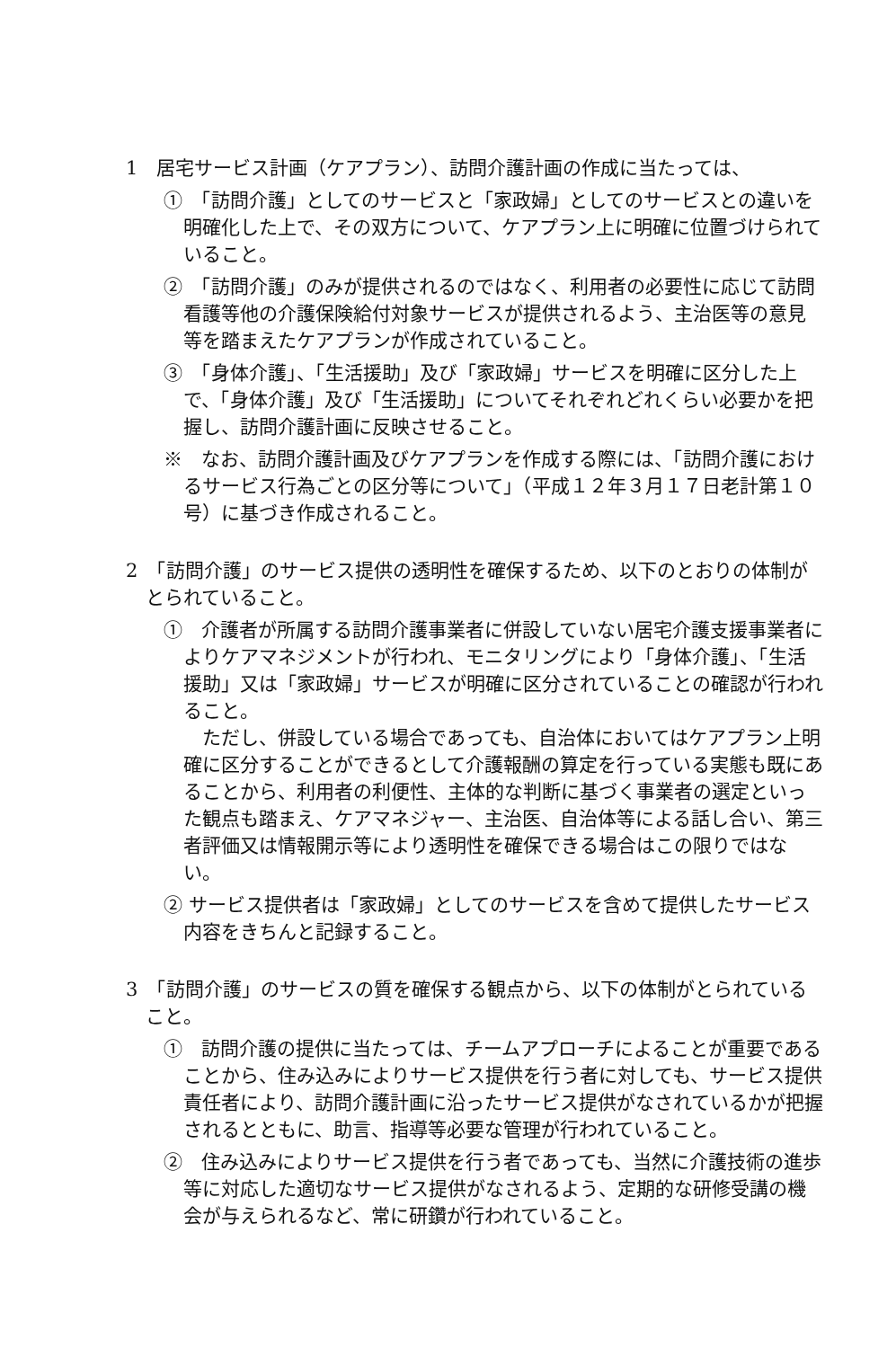1　居宅サービス計画（ケアプラン）、訪問介護計画の作成に当たっては、
①　「訪問介護」としてのサービスと「家政婦」としてのサービスとの違いを明確化した上で、その双方について、ケアプラン上に明確に位置づけられていること。
②　「訪問介護」のみが提供されるのではなく、利用者の必要性に応じて訪問看護等他の介護保険給付対象サービスが提供されるよう、主治医等の意見等を踏まえたケアプランが作成されていること。
③　「身体介護」、「生活援助」及び「家政婦」サービスを明確に区分した上で、「身体介護」及び「生活援助」についてそれぞれどれくらい必要かを把握し、訪問介護計画に反映させること。
※　なお、訪問介護計画及びケアプランを作成する際には、「訪問介護におけるサービス行為ごとの区分等について」（平成１２年３月１７日老計第１０号）に基づき作成されること。
2　「訪問介護」のサービス提供の透明性を確保するため、以下のとおりの体制がとられていること。
①　介護者が所属する訪問介護事業者に併設していない居宅介護支援事業者によりケアマネジメントが行われ、モニタリングにより「身体介護」、「生活援助」又は「家政婦」サービスが明確に区分されていることの確認が行われること。
ただし、併設している場合であっても、自治体においてはケアプラン上明確に区分することができるとして介護報酬の算定を行っている実態も既にあることから、利用者の利便性、主体的な判断に基づく事業者の選定といった観点も踏まえ、ケアマネジャー、主治医、自治体等による話し合い、第三者評価又は情報開示等により透明性を確保できる場合はこの限りではない。
② サービス提供者は「家政婦」としてのサービスを含めて提供したサービス内容をきちんと記録すること。
3　「訪問介護」のサービスの質を確保する観点から、以下の体制がとられていること。
①　訪問介護の提供に当たっては、チームアプローチによることが重要であることから、住み込みによりサービス提供を行う者に対しても、サービス提供責任者により、訪問介護計画に沿ったサービス提供がなされているかが把握されるとともに、助言、指導等必要な管理が行われていること。
②　住み込みによりサービス提供を行う者であっても、当然に介護技術の進歩等に対応した適切なサービス提供がなされるよう、定期的な研修受講の機会が与えられるなど、常に研鑽が行われていること。